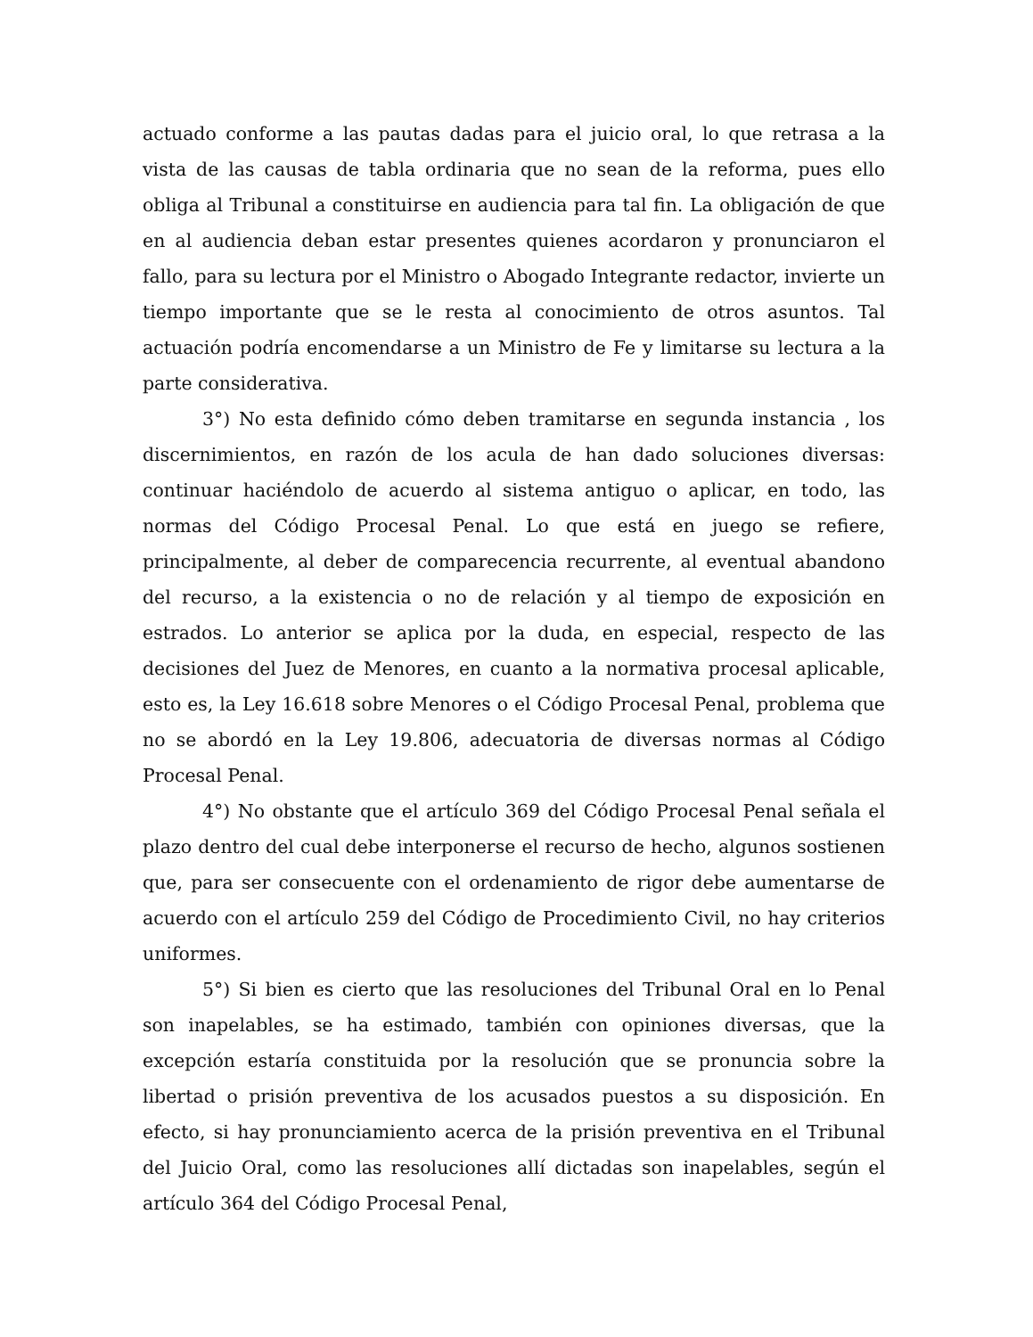actuado conforme a las pautas dadas para el juicio oral, lo que retrasa a la vista de las causas de tabla ordinaria que no sean de la reforma, pues ello obliga al Tribunal a constituirse en audiencia para tal fin. La obligación de que en al audiencia deban estar presentes quienes acordaron y pronunciaron el fallo, para su lectura por el Ministro o Abogado Integrante redactor, invierte un tiempo importante que se le resta al conocimiento de otros asuntos. Tal actuación podría encomendarse a un Ministro de Fe y limitarse su lectura a la parte considerativa.
3°) No esta definido cómo deben tramitarse en segunda instancia , los discernimientos, en razón de los acula de han dado soluciones diversas: continuar haciéndolo de acuerdo al sistema antiguo o aplicar, en todo, las normas del Código Procesal Penal. Lo que está en juego se refiere, principalmente, al deber de comparecencia recurrente, al eventual abandono del recurso, a la existencia o no de relación y al tiempo de exposición en estrados. Lo anterior se aplica por la duda, en especial, respecto de las decisiones del Juez de Menores, en cuanto a la normativa procesal aplicable, esto es, la Ley 16.618 sobre Menores o el Código Procesal Penal, problema que no se abordó en la Ley 19.806, adecuatoria de diversas normas al Código Procesal Penal.
4°) No obstante que el artículo 369 del Código Procesal Penal señala el plazo dentro del cual debe interponerse el recurso de hecho, algunos sostienen que, para ser consecuente con el ordenamiento de rigor debe aumentarse de acuerdo con el artículo 259 del Código de Procedimiento Civil, no hay criterios uniformes.
5°) Si bien es cierto que las resoluciones del Tribunal Oral en lo Penal son inapelables, se ha estimado, también con opiniones diversas, que la excepción estaría constituida por la resolución que se pronuncia sobre la libertad o prisión preventiva de los acusados puestos a su disposición. En efecto, si hay pronunciamiento acerca de la prisión preventiva en el Tribunal del Juicio Oral, como las resoluciones allí dictadas son inapelables, según el artículo 364 del Código Procesal Penal,